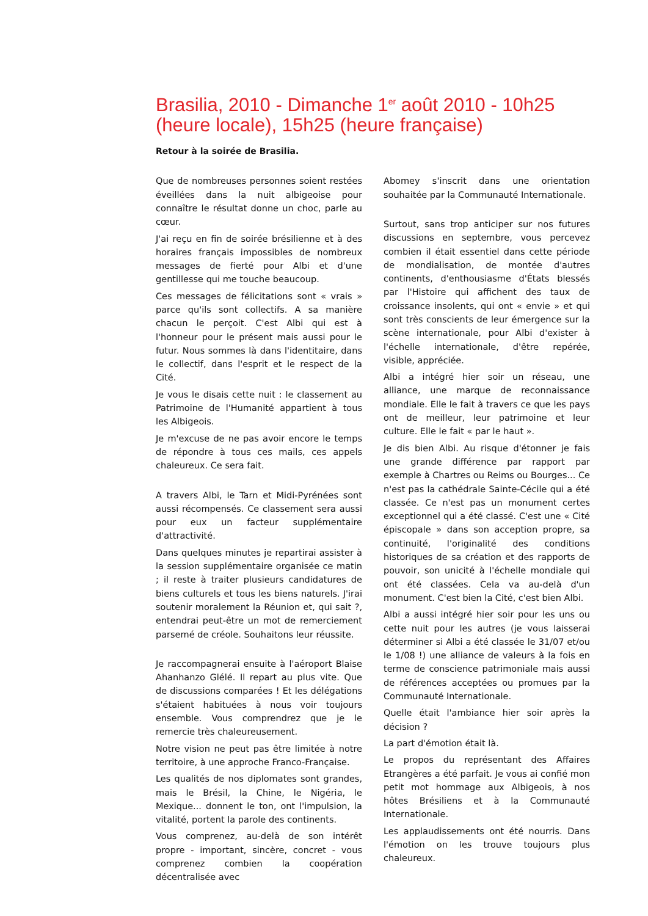Brasilia, 2010 - Dimanche 1<sup>er</sup> août 2010 - 10h25 (heure locale), 15h25 (heure française)
Retour à la soirée de Brasilia.
Que de nombreuses personnes soient restées éveillées dans la nuit albigeoise pour connaître le résultat donne un choc, parle au cœur.
J'ai reçu en fin de soirée brésilienne et à des horaires français impossibles de nombreux messages de fierté pour Albi et d'une gentillesse qui me touche beaucoup.
Ces messages de félicitations sont « vrais » parce qu'ils sont collectifs. A sa manière chacun le perçoit. C'est Albi qui est à l'honneur pour le présent mais aussi pour le futur. Nous sommes là dans l'identitaire, dans le collectif, dans l'esprit et le respect de la Cité.
Je vous le disais cette nuit : le classement au Patrimoine de l'Humanité appartient à tous les Albigeois.
Je m'excuse de ne pas avoir encore le temps de répondre à tous ces mails, ces appels chaleureux. Ce sera fait.
A travers Albi, le Tarn et Midi-Pyrénées sont aussi récompensés. Ce classement sera aussi pour eux un facteur supplémentaire d'attractivité.
Dans quelques minutes je repartirai assister à la session supplémentaire organisée ce matin ; il reste à traiter plusieurs candidatures de biens culturels et tous les biens naturels. J'irai soutenir moralement la Réunion et, qui sait ?, entendrai peut-être un mot de remerciement parsemé de créole. Souhaitons leur réussite.
Je raccompagnerai ensuite à l'aéroport Blaise Ahanhanzo Glélé. Il repart au plus vite. Que de discussions comparées ! Et les délégations s'étaient habituées à nous voir toujours ensemble. Vous comprendrez que je le remercie très chaleureusement.
Notre vision ne peut pas être limitée à notre territoire, à une approche Franco-Française.
Les qualités de nos diplomates sont grandes, mais le Brésil, la Chine, le Nigéria, le Mexique... donnent le ton, ont l'impulsion, la vitalité, portent la parole des continents.
Vous comprenez, au-delà de son intérêt propre - important, sincère, concret - vous comprenez combien la coopération décentralisée avec
Abomey s'inscrit dans une orientation souhaitée par la Communauté Internationale.
Surtout, sans trop anticiper sur nos futures discussions en septembre, vous percevez combien il était essentiel dans cette période de mondialisation, de montée d'autres continents, d'enthousiasme d'États blessés par l'Histoire qui affichent des taux de croissance insolents, qui ont « envie » et qui sont très conscients de leur émergence sur la scène internationale, pour Albi d'exister à l'échelle internationale, d'être repérée, visible, appréciée.
Albi a intégré hier soir un réseau, une alliance, une marque de reconnaissance mondiale. Elle le fait à travers ce que les pays ont de meilleur, leur patrimoine et leur culture. Elle le fait « par le haut ».
Je dis bien Albi. Au risque d'étonner je fais une grande différence par rapport par exemple à Chartres ou Reims ou Bourges... Ce n'est pas la cathédrale Sainte-Cécile qui a été classée. Ce n'est pas un monument certes exceptionnel qui a été classé. C'est une « Cité épiscopale » dans son acception propre, sa continuité, l'originalité des conditions historiques de sa création et des rapports de pouvoir, son unicité à l'échelle mondiale qui ont été classées. Cela va au-delà d'un monument. C'est bien la Cité, c'est bien Albi.
Albi a aussi intégré hier soir pour les uns ou cette nuit pour les autres (je vous laisserai déterminer si Albi a été classée le 31/07 et/ou le 1/08 !) une alliance de valeurs à la fois en terme de conscience patrimoniale mais aussi de références acceptées ou promues par la Communauté Internationale.
Quelle était l'ambiance hier soir après la décision ?
La part d'émotion était là.
Le propos du représentant des Affaires Etrangères a été parfait. Je vous ai confié mon petit mot hommage aux Albigeois, à nos hôtes Brésiliens et à la Communauté Internationale.
Les applaudissements ont été nourris. Dans l'émotion on les trouve toujours plus chaleureux.